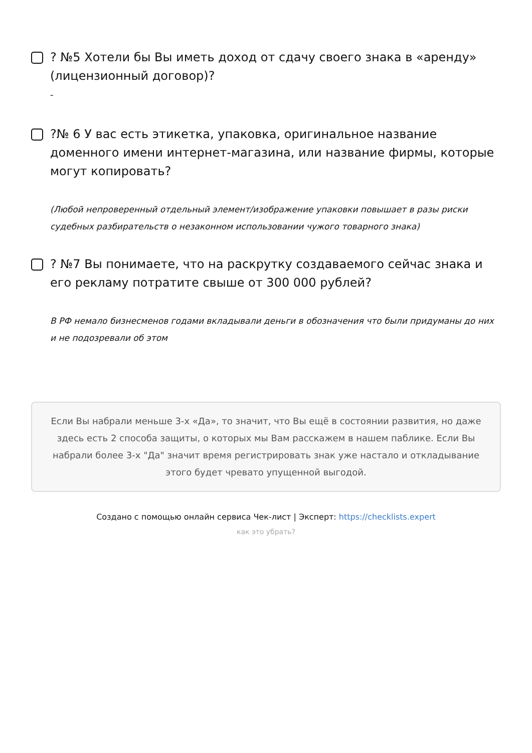? №5 Хотели бы Вы иметь доход от сдачу своего знака в «аренду» (лицензионный договор)?
-
?№ 6 У вас есть этикетка, упаковка, оригинальное название доменного имени интернет-магазина, или название фирмы, которые могут копировать?
(Любой непроверенный отдельный элемент/изображение упаковки повышает в разы риски судебных разбирательств о незаконном использовании чужого товарного знака)
? №7 Вы понимаете, что на раскрутку создаваемого сейчас знака и его рекламу потратите свыше от 300 000 рублей?
В РФ немало бизнесменов годами вкладывали деньги в обозначения что были придуманы до них и не подозревали об этом
Если Вы набрали меньше 3-х «Да», то значит, что Вы ещё в состоянии развития, но даже здесь есть 2 способа защиты, о которых мы Вам расскажем в нашем паблике. Если Вы набрали более 3-х "Да" значит время регистрировать знак уже настало и откладывание этого будет чревато упущенной выгодой.
Создано с помощью онлайн сервиса Чек-лист | Эксперт: https://checklists.expert
как это убрать?